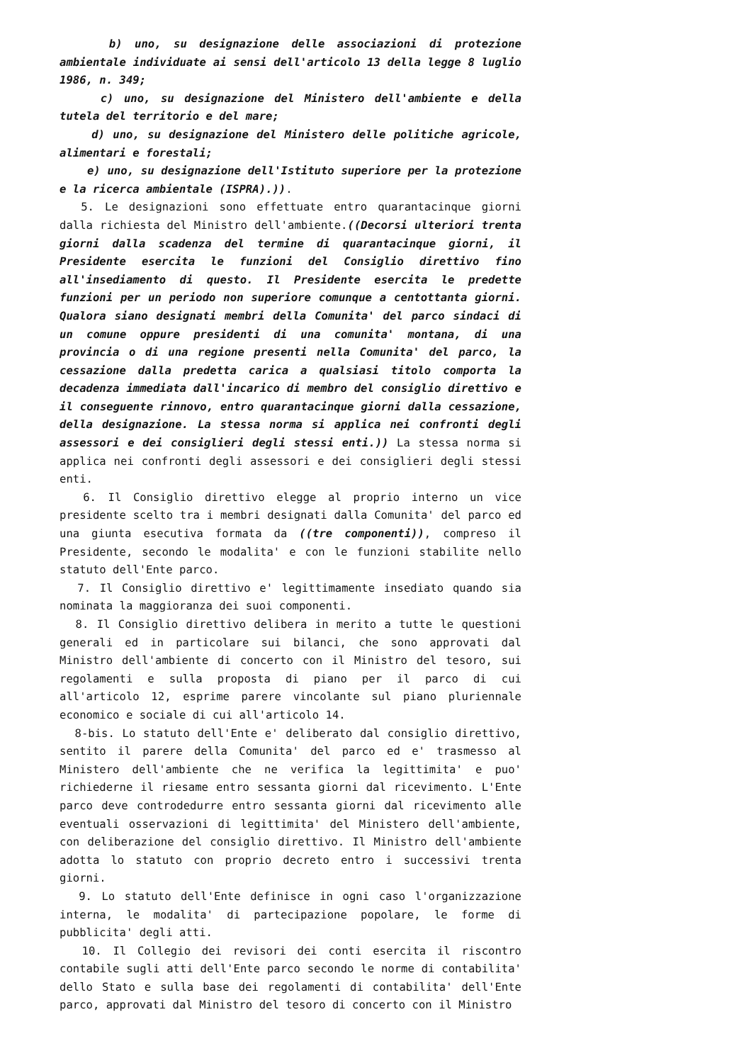b) uno, su designazione delle associazioni di protezione ambientale individuate ai sensi dell'articolo 13 della legge 8 luglio 1986, n. 349;
c) uno, su designazione del Ministero dell'ambiente e della tutela del territorio e del mare;
d) uno, su designazione del Ministero delle politiche agricole, alimentari e forestali;
e) uno, su designazione dell'Istituto superiore per la protezione e la ricerca ambientale (ISPRA).)).
5. Le designazioni sono effettuate entro quarantacinque giorni dalla richiesta del Ministro dell'ambiente.((Decorsi ulteriori trenta giorni dalla scadenza del termine di quarantacinque giorni, il Presidente esercita le funzioni del Consiglio direttivo fino all'insediamento di questo. Il Presidente esercita le predette funzioni per un periodo non superiore comunque a centottanta giorni. Qualora siano designati membri della Comunita' del parco sindaci di un comune oppure presidenti di una comunita' montana, di una provincia o di una regione presenti nella Comunita' del parco, la cessazione dalla predetta carica a qualsiasi titolo comporta la decadenza immediata dall'incarico di membro del consiglio direttivo e il conseguente rinnovo, entro quarantacinque giorni dalla cessazione, della designazione. La stessa norma si applica nei confronti degli assessori e dei consiglieri degli stessi enti.)) La stessa norma si applica nei confronti degli assessori e dei consiglieri degli stessi enti.
6. Il Consiglio direttivo elegge al proprio interno un vice presidente scelto tra i membri designati dalla Comunita' del parco ed una giunta esecutiva formata da ((tre componenti)), compreso il Presidente, secondo le modalita' e con le funzioni stabilite nello statuto dell'Ente parco.
7. Il Consiglio direttivo e' legittimamente insediato quando sia nominata la maggioranza dei suoi componenti.
8. Il Consiglio direttivo delibera in merito a tutte le questioni generali ed in particolare sui bilanci, che sono approvati dal Ministro dell'ambiente di concerto con il Ministro del tesoro, sui regolamenti e sulla proposta di piano per il parco di cui all'articolo 12, esprime parere vincolante sul piano pluriennale economico e sociale di cui all'articolo 14.
8-bis. Lo statuto dell'Ente e' deliberato dal consiglio direttivo, sentito il parere della Comunita' del parco ed e' trasmesso al Ministero dell'ambiente che ne verifica la legittimita' e puo' richiederne il riesame entro sessanta giorni dal ricevimento. L'Ente parco deve controdedurre entro sessanta giorni dal ricevimento alle eventuali osservazioni di legittimita' del Ministero dell'ambiente, con deliberazione del consiglio direttivo. Il Ministro dell'ambiente adotta lo statuto con proprio decreto entro i successivi trenta giorni.
9. Lo statuto dell'Ente definisce in ogni caso l'organizzazione interna, le modalita' di partecipazione popolare, le forme di pubblicita' degli atti.
10. Il Collegio dei revisori dei conti esercita il riscontro contabile sugli atti dell'Ente parco secondo le norme di contabilita' dello Stato e sulla base dei regolamenti di contabilita' dell'Ente parco, approvati dal Ministro del tesoro di concerto con il Ministro